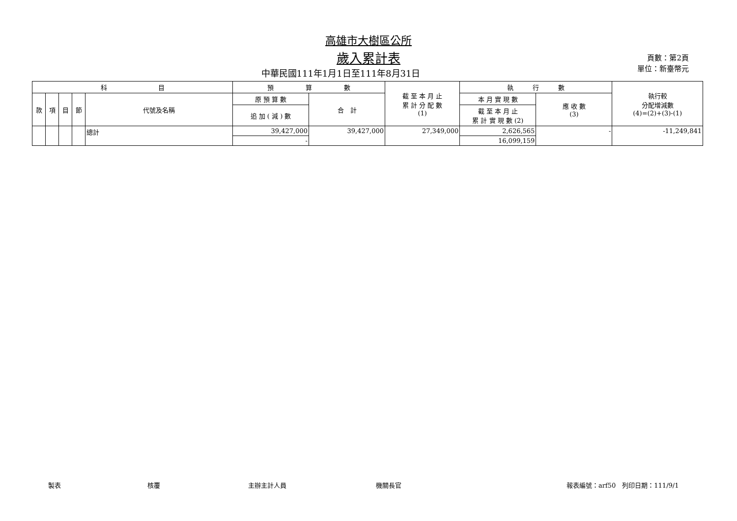高雄市大樹區公所
歲入累計表
中華民國111年1月1日至111年8月31日
頁數：第2頁
單位：新臺幣元
| 科 目 | | | | | 預 算 數 | | 截 至 本 月 止 累 計 分 配 數 (1) | 執 行 數 | | 執行較 分配增減數 (4)=(2)+(3)-(1) |
| --- | --- | --- | --- | --- | --- | --- | --- | --- | --- | --- |
| 款 | 項 | 目 | 節 | 代號及名稱 | 原 預 算 數 | 合 計 | | 本 月 實 現 數 | 應 收 數 (3) | |
| | | | | | 追 加 ( 減 ) 數 | | | 截 至 本 月 止 累 計 實 現 數 (2) | | |
| | | | | 總計 | 39,427,000 | 39,427,000 | 27,349,000 | 2,626,565 | - | -11,249,841 |
| | | | | | - | | | 16,099,159 | | |
製表 核覆 主辦主計人員 機關長官 報表編號：arf50　列印日期：111/9/1